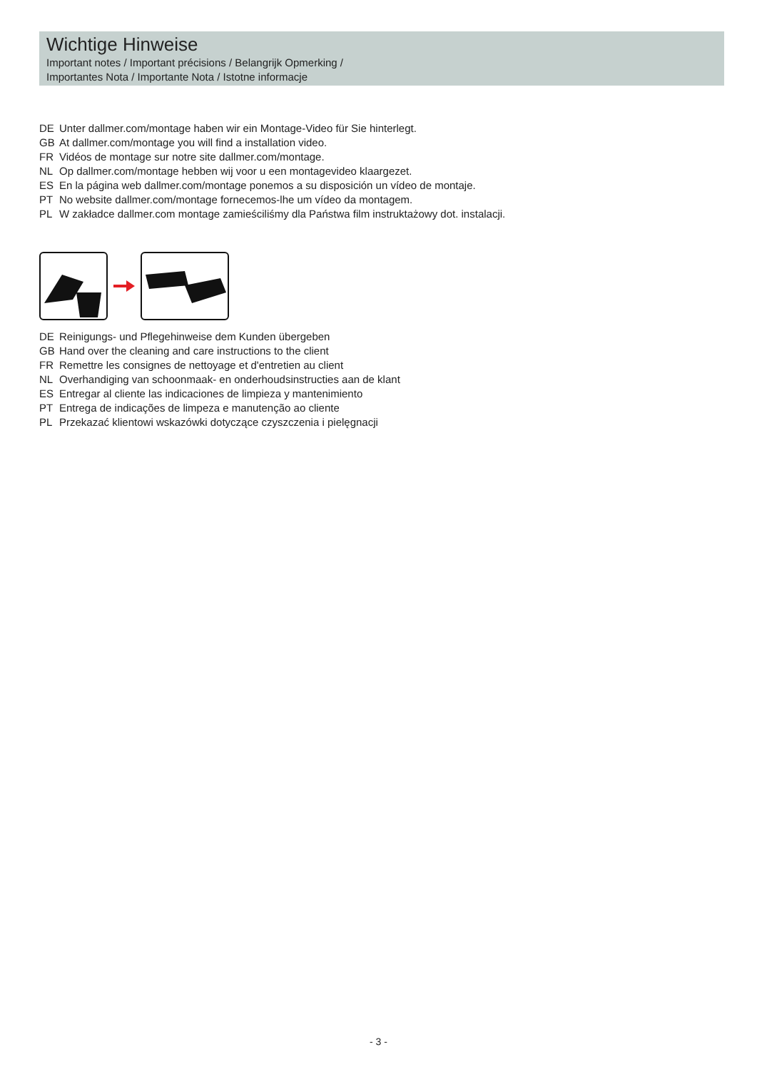Wichtige Hinweise
Important notes / Important précisions / Belangrijk Opmerking /
Importantes Nota / Importante Nota / Istotne informacje
DE Unter dallmer.com/montage haben wir ein Montage-Video für Sie hinterlegt.
GB At dallmer.com/montage you will find a installation video.
FR Vidéos de montage sur notre site dallmer.com/montage.
NL Op dallmer.com/montage hebben wij voor u een montagevideo klaargezet.
ES En la página web dallmer.com/montage ponemos a su disposición un vídeo de montaje.
PT No website dallmer.com/montage fornecemos-lhe um vídeo da montagem.
PL W zakładce dallmer.com montage zamieściliśmy dla Państwa film instruktażowy dot. instalacji.
DE Reinigungs- und Pflegehinweise dem Kunden übergeben
GB Hand over the cleaning and care instructions to the client
FR Remettre les consignes de nettoyage et d'entretien au client
NL Overhandiging van schoonmaak- en onderhoudsinstructies aan de klant
ES Entregar al cliente las indicaciones de limpieza y mantenimiento
PT Entrega de indicações de limpeza e manutenção ao cliente
PL Przekazać klientowi wskazówki dotyczące czyszczenia i pielęgnacji
- 3 -